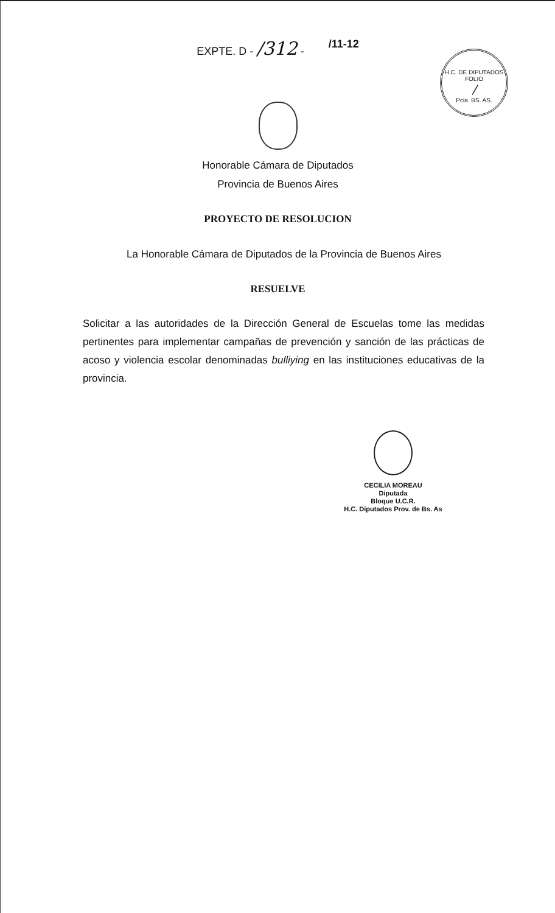EXPTE. D - /312 - /11-12
H.C. DE DIPUTADOS
FOLIO
/
Pcia. BS. AS.
Honorable Cámara de Diputados
Provincia de Buenos Aires
PROYECTO DE RESOLUCION
La Honorable Cámara de Diputados de la Provincia de Buenos Aires
RESUELVE
Solicitar a las autoridades de la Dirección General de Escuelas tome las medidas pertinentes para implementar campañas de prevención y sanción de las prácticas de acoso y violencia escolar denominadas bulliying en las instituciones educativas de la provincia.
CECILIA MOREAU
Diputada
Bloque U.C.R.
H.C. Diputados Prov. de Bs. As